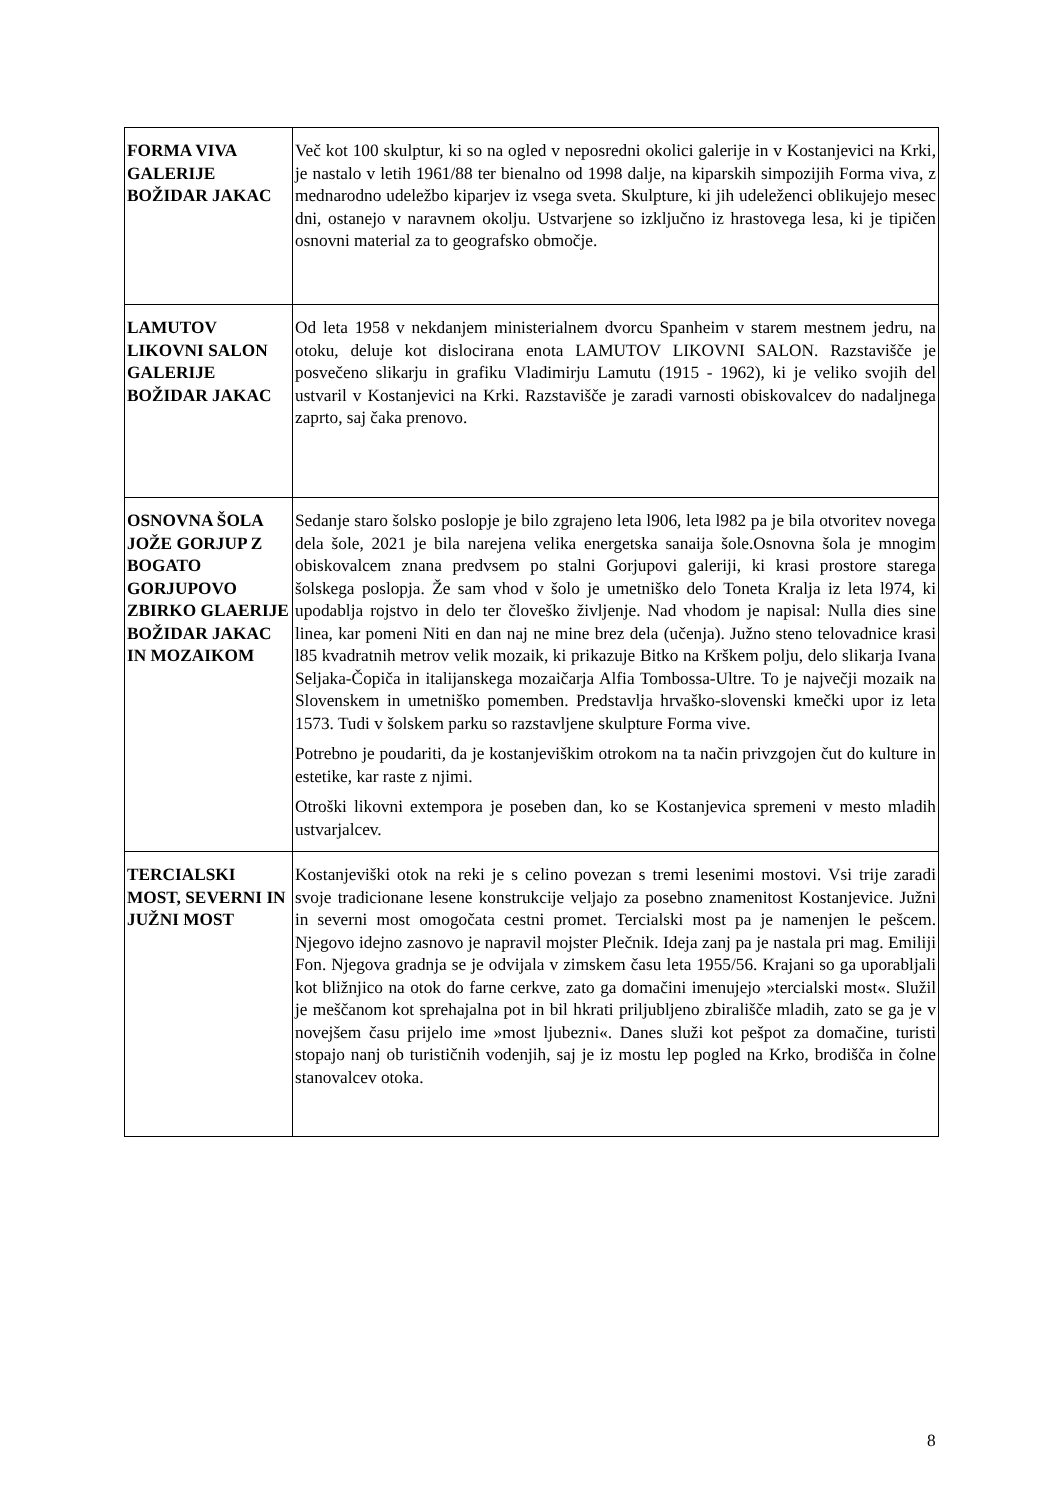| FORMA VIVA GALERIJE BOŽIDAR JAKAC | Več kot 100 skulptur, ki so na ogled v neposredni okolici galerije in v Kostanjevici na Krki, je nastalo v letih 1961/88 ter bienalno od 1998 dalje, na kiparskih simpozijih Forma viva, z mednarodno udeležbo kiparjev iz vsega sveta. Skulpture, ki jih udeleženci oblikujejo mesec dni, ostanejo v naravnem okolju. Ustvarjene so izključno iz hrastovega lesa, ki je tipičen osnovni material za to geografsko območje. |
| LAMUTOV LIKOVNI SALON GALERIJE BOŽIDAR JAKAC | Od leta 1958 v nekdanjem ministerialnem dvorcu Spanheim v starem mestnem jedru, na otoku, deluje kot dislocirana enota LAMUTOV LIKOVNI SALON. Razstavišče je posvečeno slikarju in grafiku Vladimirju Lamutu (1915 - 1962), ki je veliko svojih del ustvaril v Kostanjevici na Krki. Razstavišče je zaradi varnosti obiskovalcev do nadaljnega zaprto, saj čaka prenovo. |
| OSNOVNA ŠOLA JOŽE GORJUP Z BOGATO GORJUPOVO ZBIRKO GLAERIJE BOŽIDAR JAKAC IN MOZAIKOM | Sedanje staro šolsko poslopje je bilo zgrajeno leta l906, leta l982 pa je bila otvoritev novega dela šole, 2021 je bila narejena velika energetska sanaija šole.Osnovna šola je mnogim obiskovalcem znana predvsem po stalni Gorjupovi galeriji, ki krasi prostore starega šolskega poslopja. Že sam vhod v šolo je umetniško delo Toneta Kralja iz leta l974, ki upodablja rojstvo in delo ter človeško življenje. Nad vhodom je napisal: Nulla dies sine linea, kar pomeni Niti en dan naj ne mine brez dela (učenja). Južno steno telovadnice krasi l85 kvadratnih metrov velik mozaik, ki prikazuje Bitko na Krškem polju, delo slikarja Ivana Seljaka-Čopiča in italijanskega mozaičarja Alfia Tombossa-Ultre. To je največji mozaik na Slovenskem in umetniško pomemben. Predstavlja hrvaško-slovenski kmečki upor iz leta 1573. Tudi v šolskem parku so razstavljene skulpture Forma vive. Potrebno je poudariti, da je kostanjeviškim otrokom na ta način privzgojen čut do kulture in estetike, kar raste z njimi. Otroški likovni extempora je poseben dan, ko se Kostanjevica spremeni v mesto mladih ustvarjalcev. |
| TERCIALSKI MOST, SEVERNI IN JUŽNI MOST | Kostanjeviški otok na reki je s celino povezan s tremi lesenimi mostovi. Vsi trije zaradi svoje tradicionane lesene konstrukcije veljajo za posebno znamenitost Kostanjevice. Južni in severni most omogočata cestni promet. Tercialski most pa je namenjen le pešcem. Njegovo idejno zasnovo je napravil mojster Plečnik. Ideja zanj pa je nastala pri mag. Emiliji Fon. Njegova gradnja se je odvijala v zimskem času leta 1955/56. Krajani so ga uporabljali kot bližnjico na otok do farne cerkve, zato ga domačini imenujejo »tercialski most«. Služil je meščanom kot sprehajalna pot in bil hkrati priljubljeno zbirališče mladih, zato se ga je v novejšem času prijelo ime »most ljubezni«. Danes služi kot pešpot za domačine, turisti stopajo nanj ob turističnih vodenjih, saj je iz mostu lep pogled na Krko, brodišča in čolne stanovalcev otoka. |
8